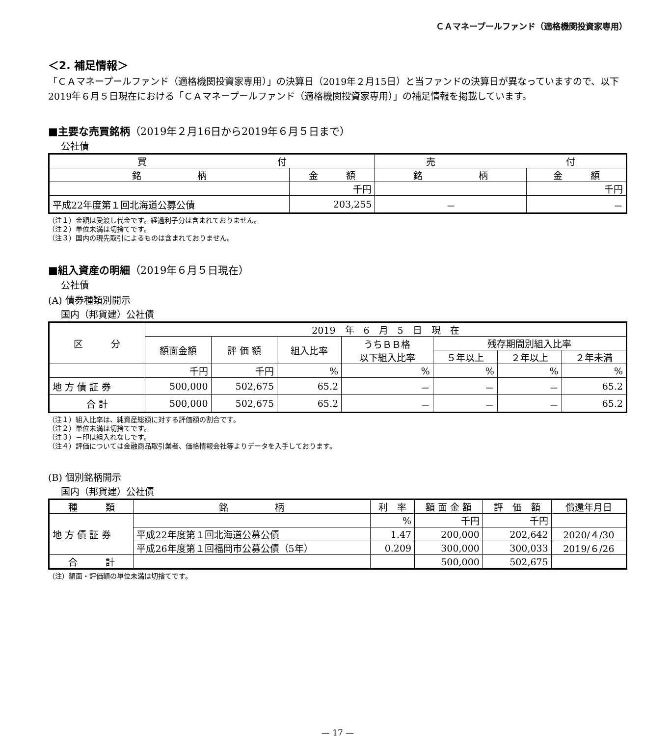ＣＡマネープールファンド（適格機関投資家専用）
＜2. 補足情報＞
「ＣＡマネープールファンド（適格機関投資家専用）」の決算日（2019年２月15日）と当ファンドの決算日が異なっていますので、以下2019年６月５日現在における「ＣＡマネープールファンド（適格機関投資家専用）」の補足情報を掲載しています。
■主要な売買銘柄（2019年２月16日から2019年６月５日まで）
公社債
| 買 付 | | 売 付 | |
| --- | --- | --- | --- |
| 銘 柄 | 金 額 | 銘 柄 | 金 額 |
| | 千円 | | 千円 |
| 平成22年度第１回北海道公募公債 | 203,255 | － | － |
（注１）金額は受渡し代金です。経過利子分は含まれておりません。
（注２）単位未満は切捨てです。
（注３）国内の現先取引によるものは含まれておりません。
■組入資産の明細（2019年６月５日現在）
公社債
(A) 債券種類別開示
国内（邦貨建）公社債
| 区 分 | 2019 年 6 月 5 日 現 在 | | | | | | |
| --- | --- | --- | --- | --- | --- | --- | --- |
| | 額面金額 | 評 価 額 | 組入比率 | うちＢＢ格 以下組入比率 | 残存期間別組入比率 | | |
| | | | | | ５年以上 | ２年以上 | ２年未満 |
| | 千円 | 千円 | % | % | % | % | % |
| 地 方 債 証 券 | 500,000 | 502,675 | 65.2 | － | － | － | 65.2 |
| 合 計 | 500,000 | 502,675 | 65.2 | － | － | － | 65.2 |
（注１）組入比率は、純資産総額に対する評価額の割合です。
（注２）単位未満は切捨てです。
（注３）－印は組入れなしです。
（注４）評価については金融商品取引業者、価格情報会社等よりデータを入手しております。
(B) 個別銘柄開示
国内（邦貨建）公社債
| 種 類 | 銘 柄 | 利 率 | 額 面 金 額 | 評 価 額 | 償還年月日 |
| --- | --- | --- | --- | --- | --- |
| 地 方 債 証 券 | | % | 千円 | 千円 | |
| | 平成22年度第１回北海道公募公債 | 1.47 | 200,000 | 202,642 | 2020/４/30 |
| | 平成26年度第１回福岡市公募公債（5年） | 0.209 | 300,000 | 300,033 | 2019/６/26 |
| 合 計 | | | 500,000 | 502,675 | |
（注）額面・評価額の単位未満は切捨てです。
— 17 —